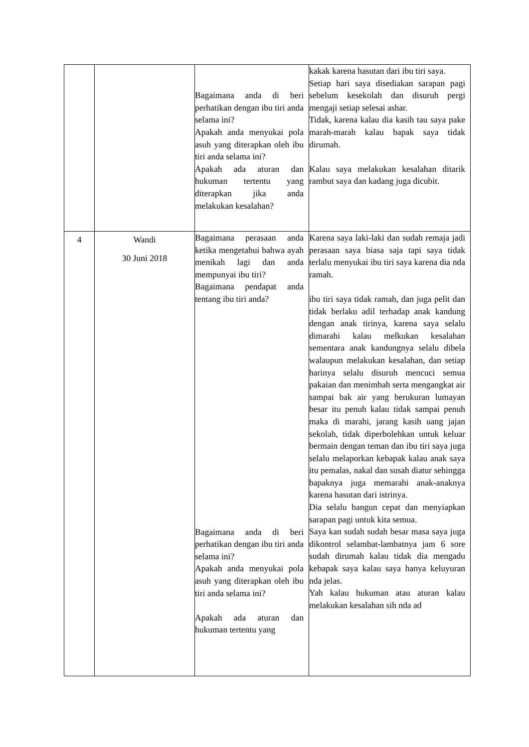| | | Bagaimana anda di beri perhatikan dengan ibu tiri anda selama ini? Apakah anda menyukai pola asuh yang diterapkan oleh ibu tiri anda selama ini? Apakah ada aturan dan hukuman tertentu yang diterapkan jika anda melakukan kesalahan? | kakak karena hasutan dari ibu tiri saya. Setiap hari saya disediakan sarapan pagi sebelum kesekolah dan disuruh pergi mengaji setiap selesai ashar. Tidak, karena kalau dia kasih tau saya pake marah-marah kalau bapak saya tidak dirumah. Kalau saya melakukan kesalahan ditarik rambut saya dan kadang juga dicubit. |
| 4 | Wandi 30 Juni 2018 | Bagaimana perasaan anda ketika mengetahui bahwa ayah menikah lagi dan anda mempunyai ibu tiri? Bagaimana pendapat anda tentang ibu tiri anda? Bagaimana anda di beri perhatikan dengan ibu tiri anda selama ini? Apakah anda menyukai pola asuh yang diterapkan oleh ibu tiri anda selama ini? Apakah ada aturan dan hukuman tertentu yang | Karena saya laki-laki dan sudah remaja jadi perasaan saya biasa saja tapi saya tidak terlalu menyukai ibu tiri saya karena dia nda ramah. ibu tiri saya tidak ramah, dan juga pelit dan tidak berlaku adil terhadap anak kandung dengan anak tirinya, karena saya selalu dimarahi kalau melkukan kesalahan sementara anak kandungnya selalu dibela walaupun melakukan kesalahan, dan setiap harinya selalu disuruh mencuci semua pakaian dan menimbah serta mengangkat air sampai bak air yang berukuran lumayan besar itu penuh kalau tidak sampai penuh maka di marahi, jarang kasih uang jajan sekolah, tidak diperbolehkan untuk keluar bermain dengan teman dan ibu tiri saya juga selalu melaporkan kebapak kalau anak saya itu pemalas, nakal dan susah diatur sehingga bapaknya juga memarahi anak-anaknya karena hasutan dari istrinya. Dia selalu bangun cepat dan menyiapkan sarapan pagi untuk kita semua. Saya kan sudah sudah besar masa saya juga dikontrol selambat-lambatnya jam 6 sore sudah dirumah kalau tidak dia mengadu kebapak saya kalau saya hanya keluyuran nda jelas. Yah kalau hukuman atau aturan kalau melakukan kesalahan sih nda ad |